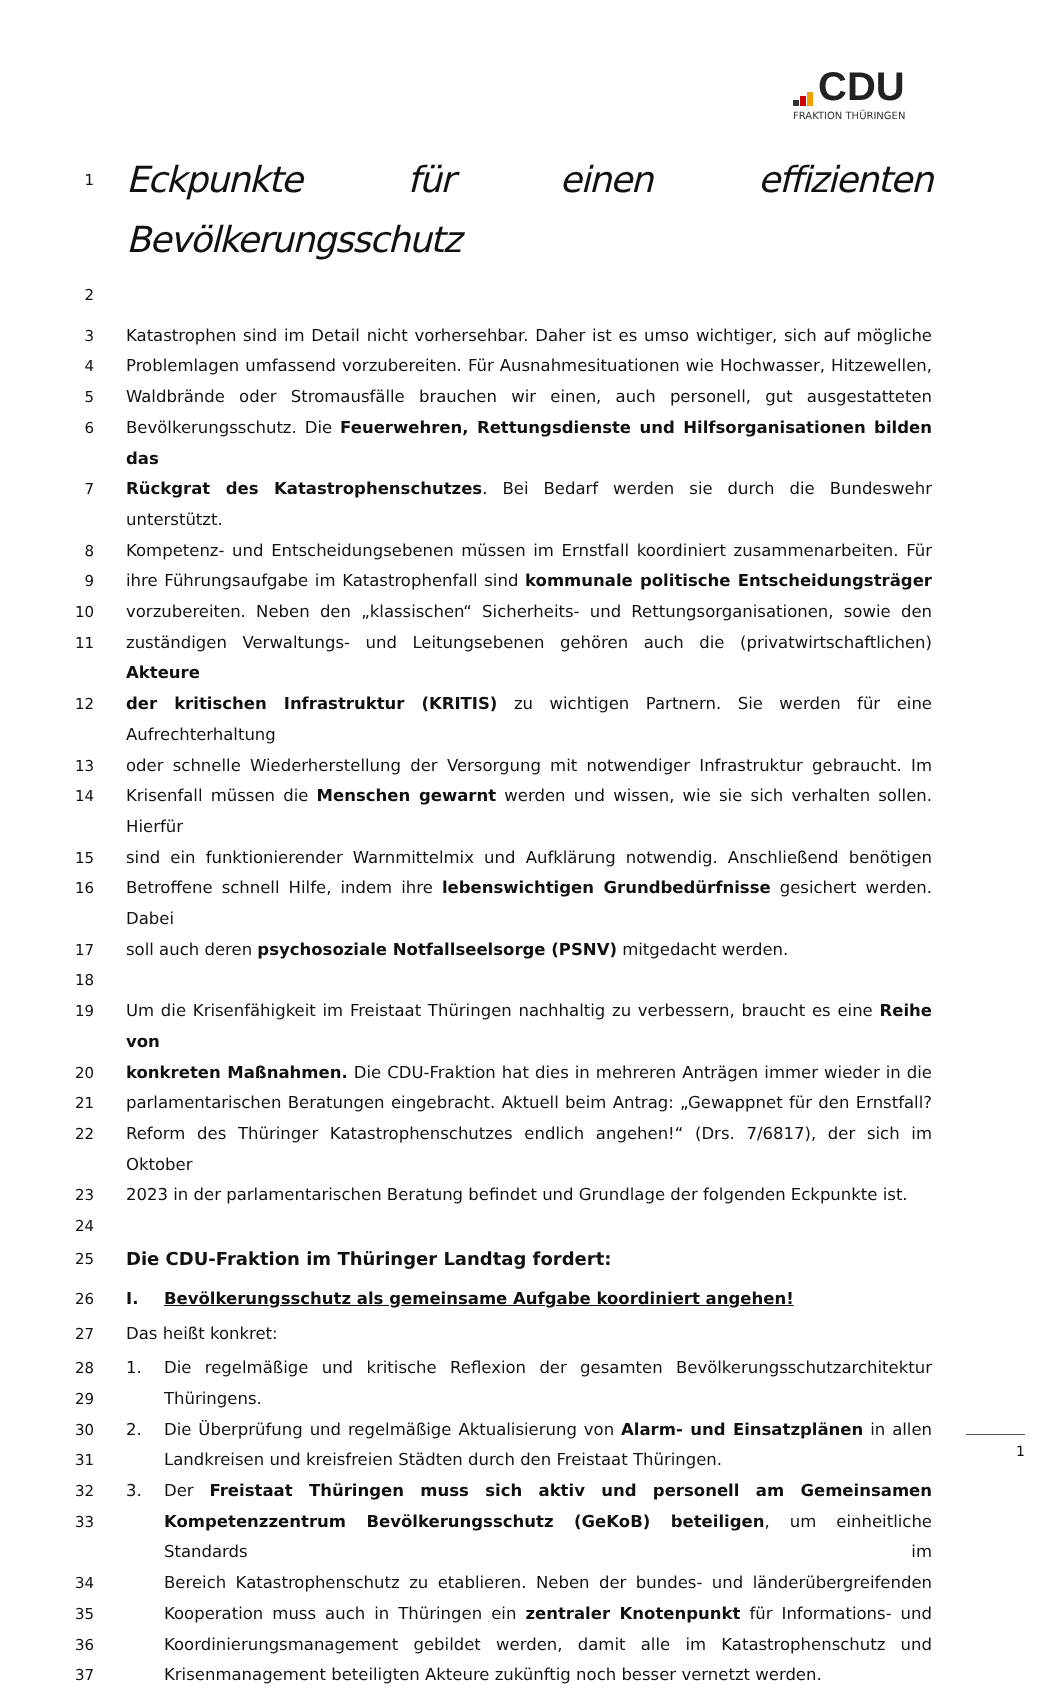CDU
FRAKTION THÜRINGEN
1 Eckpunkte für einen effizienten Bevölkerungsschutz
2
3 Katastrophen sind im Detail nicht vorhersehbar. Daher ist es umso wichtiger, sich auf mögliche
4 Problemlagen umfassend vorzubereiten. Für Ausnahmesituationen wie Hochwasser, Hitzewellen,
5 Waldbrände oder Stromausfälle brauchen wir einen, auch personell, gut ausgestatteten
6 Bevölkerungsschutz. Die Feuerwehren, Rettungsdienste und Hilfsorganisationen bilden das
7 Rückgrat des Katastrophenschutzes. Bei Bedarf werden sie durch die Bundeswehr unterstützt.
8 Kompetenz- und Entscheidungsebenen müssen im Ernstfall koordiniert zusammenarbeiten. Für
9 ihre Führungsaufgabe im Katastrophenfall sind kommunale politische Entscheidungsträger
10 vorzubereiten. Neben den „klassischen“ Sicherheits- und Rettungsorganisationen, sowie den
11 zuständigen Verwaltungs- und Leitungsebenen gehören auch die (privatwirtschaftlichen) Akteure
12 der kritischen Infrastruktur (KRITIS) zu wichtigen Partnern. Sie werden für eine Aufrechterhaltung
13 oder schnelle Wiederherstellung der Versorgung mit notwendiger Infrastruktur gebraucht. Im
14 Krisenfall müssen die Menschen gewarnt werden und wissen, wie sie sich verhalten sollen. Hierfür
15 sind ein funktionierender Warnmittelmix und Aufklärung notwendig. Anschließend benötigen
16 Betroffene schnell Hilfe, indem ihre lebenswichtigen Grundbedürfnisse gesichert werden. Dabei
17 soll auch deren psychosoziale Notfallseelsorge (PSNV) mitgedacht werden.
18
19 Um die Krisenfähigkeit im Freistaat Thüringen nachhaltig zu verbessern, braucht es eine Reihe von
20 konkreten Maßnahmen. Die CDU-Fraktion hat dies in mehreren Anträgen immer wieder in die
21 parlamentarischen Beratungen eingebracht. Aktuell beim Antrag: „Gewappnet für den Ernstfall?
22 Reform des Thüringer Katastrophenschutzes endlich angehen!“ (Drs. 7/6817), der sich im Oktober
23 2023 in der parlamentarischen Beratung befindet und Grundlage der folgenden Eckpunkte ist.
24
25 Die CDU-Fraktion im Thüringer Landtag fordert:
26 I. Bevölkerungsschutz als gemeinsame Aufgabe koordiniert angehen!
27 Das heißt konkret:
28 1. Die regelmäßige und kritische Reflexion der gesamten Bevölkerungsschutzarchitektur
29 Thüringens.
30 2. Die Überprüfung und regelmäßige Aktualisierung von Alarm- und Einsatzplänen in allen
31 Landkreisen und kreisfreien Städten durch den Freistaat Thüringen.
32 3. Der Freistaat Thüringen muss sich aktiv und personell am Gemeinsamen
33 Kompetenzzentrum Bevölkerungsschutz (GeKoB) beteiligen, um einheitliche Standards im
34 Bereich Katastrophenschutz zu etablieren. Neben der bundes- und länderübergreifenden
35 Kooperation muss auch in Thüringen ein zentraler Knotenpunkt für Informations- und
36 Koordinierungsmanagement gebildet werden, damit alle im Katastrophenschutz und
37 Krisenmanagement beteiligten Akteure zukünftig noch besser vernetzt werden.
1